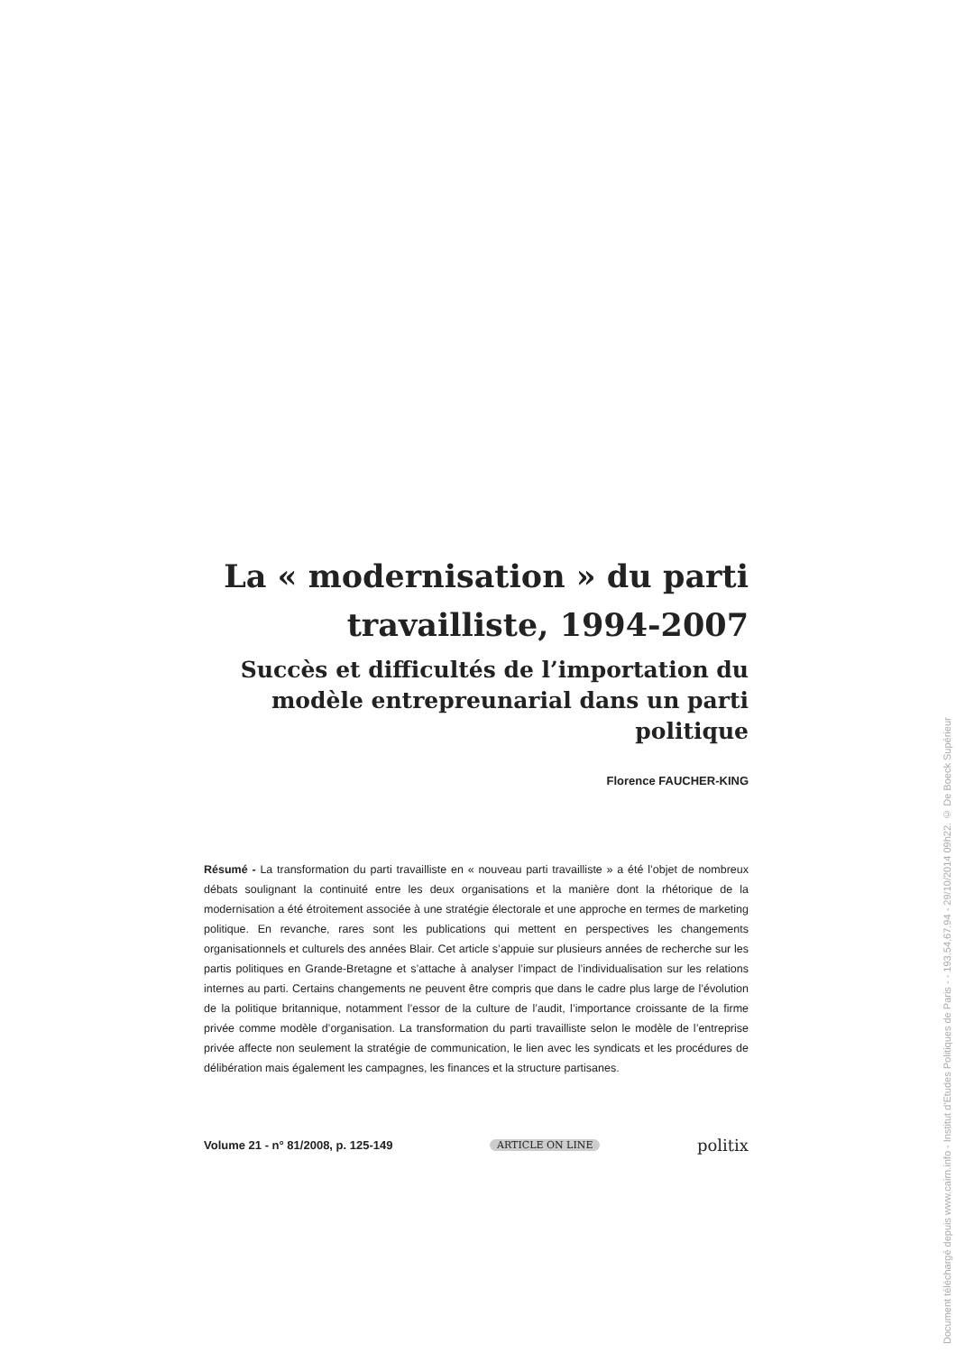La « modernisation » du parti travailliste, 1994-2007
Succès et difficultés de l’importation du modèle entrepreunarial dans un parti politique
Florence FAUCHER-KING
Résumé - La transformation du parti travailliste en « nouveau parti travailliste » a été l’objet de nombreux débats soulignant la continuité entre les deux organisations et la manière dont la rhétorique de la modernisation a été étroitement associée à une stratégie électorale et une approche en termes de marketing politique. En revanche, rares sont les publications qui mettent en perspectives les changements organisationnels et culturels des années Blair. Cet article s’appuie sur plusieurs années de recherche sur les partis politiques en Grande-Bretagne et s’attache à analyser l’impact de l’individualisation sur les relations internes au parti. Certains changements ne peuvent être compris que dans le cadre plus large de l’évolution de la politique britannique, notamment l’essor de la culture de l’audit, l’importance croissante de la firme privée comme modèle d’organisation. La transformation du parti travailliste selon le modèle de l’entreprise privée affecte non seulement la stratégie de communication, le lien avec les syndicats et les procédures de délibération mais également les campagnes, les finances et la structure partisanes.
Volume 21 - n° 81/2008, p. 125-149 ARTICLE ON LINE politix
Document téléchargé depuis www.cairn.info - Institut d'Etudes Politiques de Paris - - 193.54.67.94 - 29/10/2014 09h22. © De Boeck Supérieur